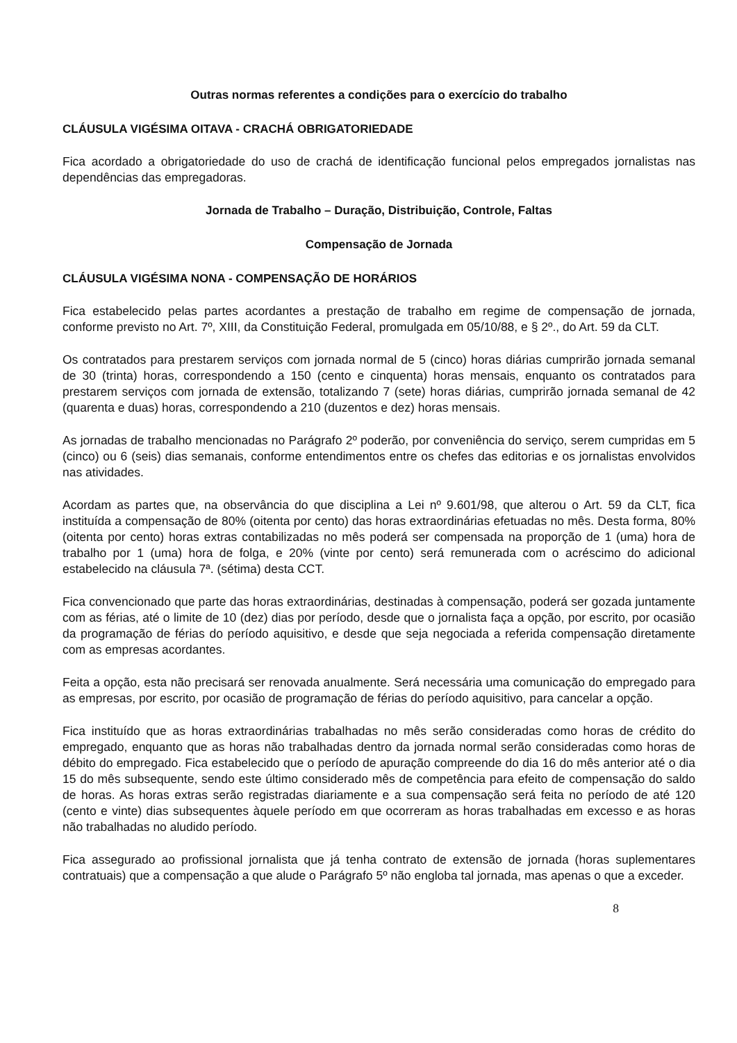Outras normas referentes a condições para o exercício do trabalho
CLÁUSULA VIGÉSIMA OITAVA - CRACHÁ OBRIGATORIEDADE
Fica acordado a obrigatoriedade do uso de crachá de identificação funcional pelos empregados jornalistas nas dependências das empregadoras.
Jornada de Trabalho – Duração, Distribuição, Controle, Faltas
Compensação de Jornada
CLÁUSULA VIGÉSIMA NONA - COMPENSAÇÃO DE HORÁRIOS
Fica estabelecido pelas partes acordantes a prestação de trabalho em regime de compensação de jornada, conforme previsto no Art. 7º, XIII, da Constituição Federal, promulgada em 05/10/88, e § 2º., do Art. 59 da CLT.
Os contratados para prestarem serviços com jornada normal de 5 (cinco) horas diárias cumprirão jornada semanal de 30 (trinta) horas, correspondendo a 150 (cento e cinquenta) horas mensais, enquanto os contratados para prestarem serviços com jornada de extensão, totalizando 7 (sete) horas diárias, cumprirão jornada semanal de 42 (quarenta e duas) horas, correspondendo a 210 (duzentos e dez) horas mensais.
As jornadas de trabalho mencionadas no Parágrafo 2º poderão, por conveniência do serviço, serem cumpridas em 5 (cinco) ou 6 (seis) dias semanais, conforme entendimentos entre os chefes das editorias e os jornalistas envolvidos nas atividades.
Acordam as partes que, na observância do que disciplina a Lei nº 9.601/98, que alterou o Art. 59 da CLT, fica instituída a compensação de 80% (oitenta por cento) das horas extraordinárias efetuadas no mês. Desta forma, 80% (oitenta por cento) horas extras contabilizadas no mês poderá ser compensada na proporção de 1 (uma) hora de trabalho por 1 (uma) hora de folga, e 20% (vinte por cento) será remunerada com o acréscimo do adicional estabelecido na cláusula 7ª. (sétima) desta CCT.
Fica convencionado que parte das horas extraordinárias, destinadas à compensação, poderá ser gozada juntamente com as férias, até o limite de 10 (dez) dias por período, desde que o jornalista faça a opção, por escrito, por ocasião da programação de férias do período aquisitivo, e desde que seja negociada a referida compensação diretamente com as empresas acordantes.
Feita a opção, esta não precisará ser renovada anualmente. Será necessária uma comunicação do empregado para as empresas, por escrito, por ocasião de programação de férias do período aquisitivo, para cancelar a opção.
Fica instituído que as horas extraordinárias trabalhadas no mês serão consideradas como horas de crédito do empregado, enquanto que as horas não trabalhadas dentro da jornada normal serão consideradas como horas de débito do empregado. Fica estabelecido que o período de apuração compreende do dia 16 do mês anterior até o dia 15 do mês subsequente, sendo este último considerado mês de competência para efeito de compensação do saldo de horas. As horas extras serão registradas diariamente e a sua compensação será feita no período de até 120 (cento e vinte) dias subsequentes àquele período em que ocorreram as horas trabalhadas em excesso e as horas não trabalhadas no aludido período.
Fica assegurado ao profissional jornalista que já tenha contrato de extensão de jornada (horas suplementares contratuais) que a compensação a que alude o Parágrafo 5º não engloba tal jornada, mas apenas o que a exceder.
8